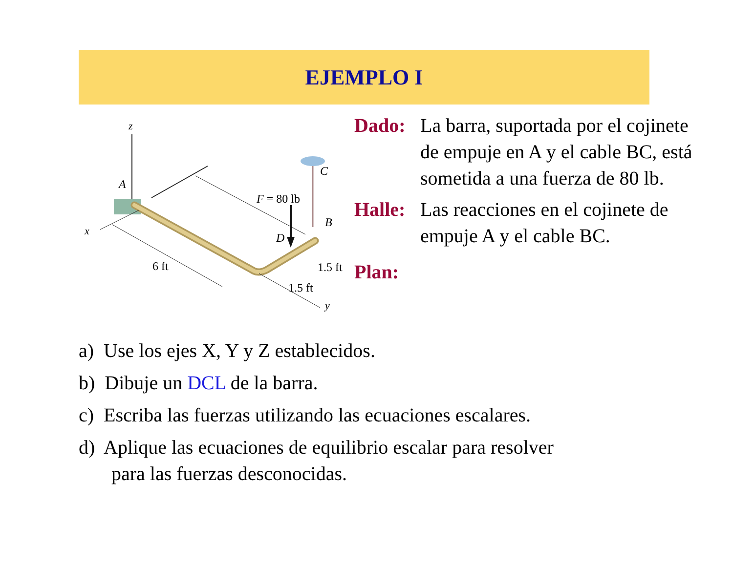EJEMPLO I
z
x
y
A
C
B
D
F = 80 lb
6 ft
1.5 ft
1.5 ft
Dado: La barra, suportada por el cojinete de empuje en A y el cable BC, está sometida a una fuerza de 80 lb.
Halle: Las reacciones en el cojinete de empuje A y el cable BC.
Plan:
a) Use los ejes X, Y y Z establecidos.
b) Dibuje un DCL de la barra.
c) Escriba las fuerzas utilizando las ecuaciones escalares.
d) Aplique las ecuaciones de equilibrio escalar para resolver
para las fuerzas desconocidas.